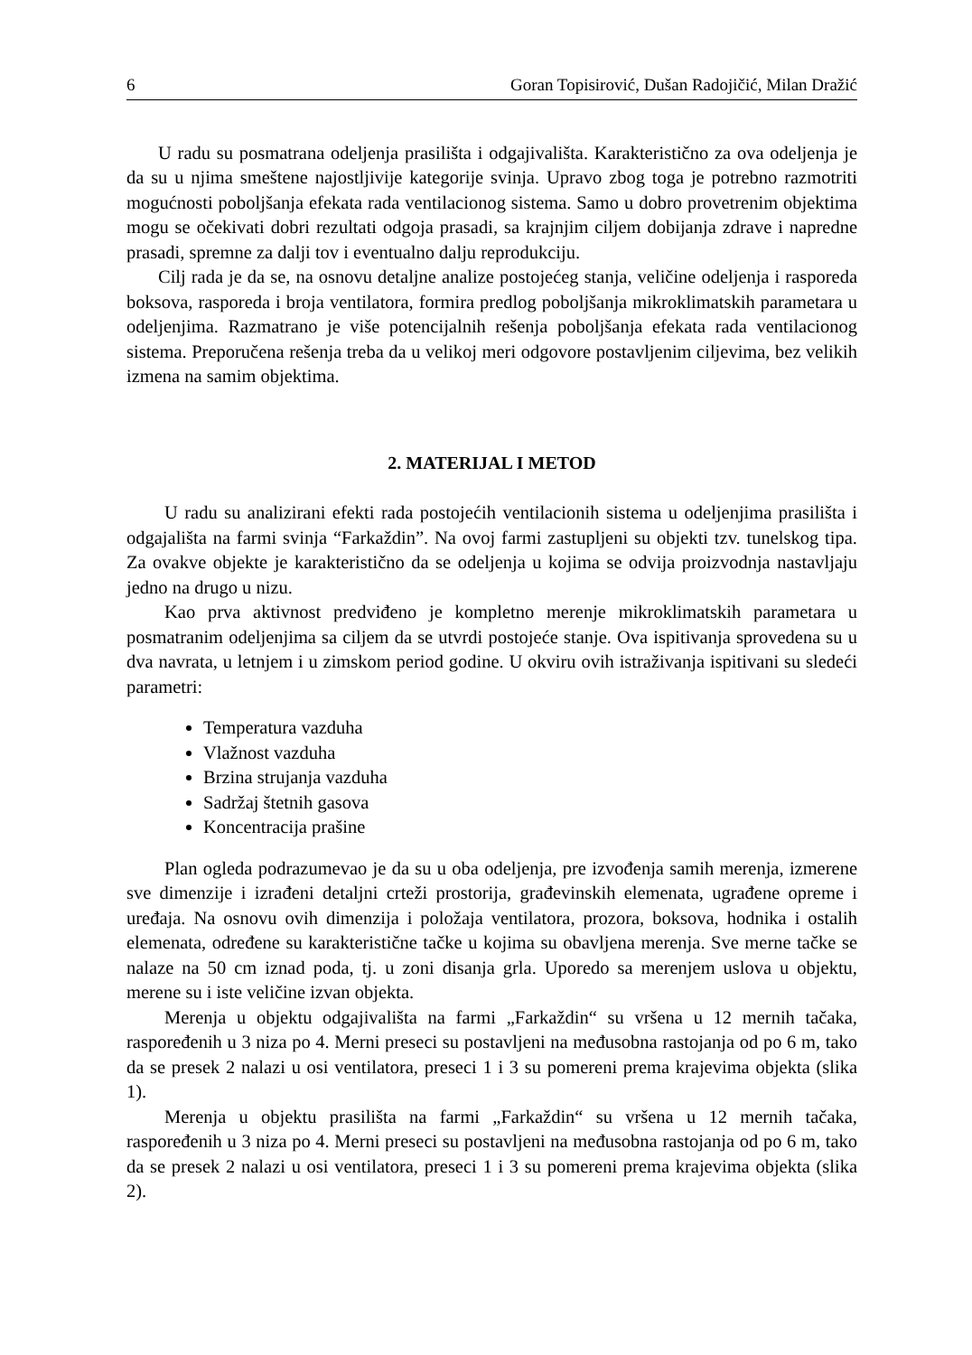6 Goran Topisirović, Dušan Radojičić, Milan Dražić
U radu su posmatrana odeljenja prasilišta i odgajivališta. Karakteristično za ova odeljenja je da su u njima smeštene najostljivije kategorije svinja. Upravo zbog toga je potrebno razmotriti mogućnosti poboljšanja efekata rada ventilacionog sistema. Samo u dobro provetrenim objektima mogu se očekivati dobri rezultati odgoja prasadi, sa krajnjim ciljem dobijanja zdrave i napredne prasadi, spremne za dalji tov i eventualno dalju reprodukciju.
Cilj rada je da se, na osnovu detaljne analize postojećeg stanja, veličine odeljenja i rasporeda boksova, rasporeda i broja ventilatora, formira predlog poboljšanja mikroklimatskih parametara u odeljenjima. Razmatrano je više potencijalnih rešenja poboljšanja efekata rada ventilacionog sistema. Preporučena rešenja treba da u velikoj meri odgovore postavljenim ciljevima, bez velikih izmena na samim objektima.
2. MATERIJAL I METOD
U radu su analizirani efekti rada postojećih ventilacionih sistema u odeljenjima prasilišta i odgajališta na farmi svinja “Farkaždin”. Na ovoj farmi zastupljeni su objekti tzv. tunelskog tipa. Za ovakve objekte je karakteristično da se odeljenja u kojima se odvija proizvodnja nastavljaju jedno na drugo u nizu.
Kao prva aktivnost predviđeno je kompletno merenje mikroklimatskih parametara u posmatranim odeljenjima sa ciljem da se utvrdi postojeće stanje. Ova ispitivanja sprovedena su u dva navrata, u letnjem i u zimskom period godine. U okviru ovih istraživanja ispitivani su sledeći parametri:
Temperatura vazduha
Vlažnost vazduha
Brzina strujanja vazduha
Sadržaj štetnih gasova
Koncentracija prašine
Plan ogleda podrazumevao je da su u oba odeljenja, pre izvođenja samih merenja, izmerene sve dimenzije i izrađeni detaljni crteži prostorija, građevinskih elemenata, ugrađene opreme i uređaja. Na osnovu ovih dimenzija i položaja ventilatora, prozora, boksova, hodnika i ostalih elemenata, određene su karakteristične tačke u kojima su obavljena merenja. Sve merne tačke se nalaze na 50 cm iznad poda, tj. u zoni disanja grla. Uporedo sa merenjem uslova u objektu, merene su i iste veličine izvan objekta.
Merenja u objektu odgajivališta na farmi „Farkaždin“ su vršena u 12 mernih tačaka, raspoređenih u 3 niza po 4. Merni preseci su postavljeni na međusobna rastojanja od po 6 m, tako da se presek 2 nalazi u osi ventilatora, preseci 1 i 3 su pomereni prema krajevima objekta (slika 1).
Merenja u objektu prasilišta na farmi „Farkaždin“ su vršena u 12 mernih tačaka, raspoređenih u 3 niza po 4. Merni preseci su postavljeni na međusobna rastojanja od po 6 m, tako da se presek 2 nalazi u osi ventilatora, preseci 1 i 3 su pomereni prema krajevima objekta (slika 2).